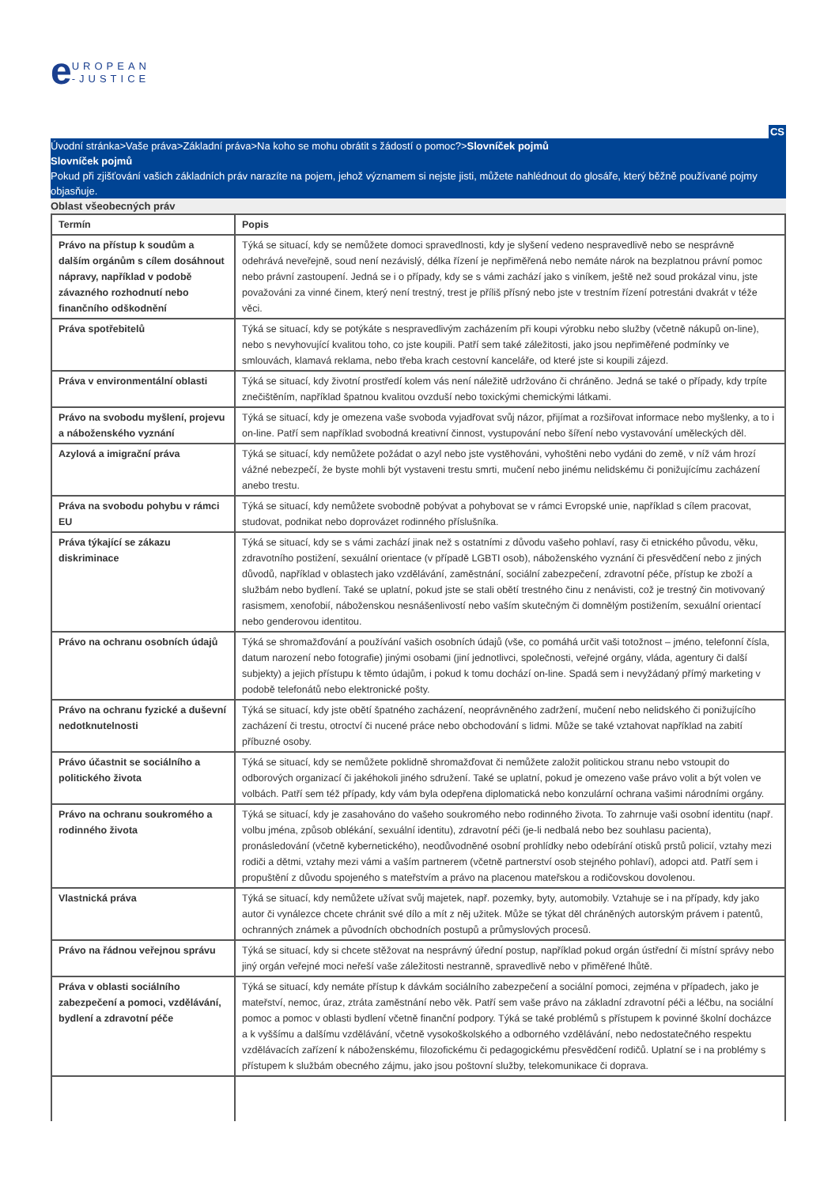eUROPEAN
-JUSTICE
CS
Úvodní stránka>Vaše práva>Základní práva>Na koho se mohu obrátit s žádostí o pomoc?>Slovníček pojmů
Slovníček pojmů
Pokud při zjišťování vašich základních práv narazíte na pojem, jehož významem si nejste jisti, můžete nahlédnout do glosáře, který běžně používané pojmy objasňuje.
Oblast všeobecných práv
| Termín | Popis |
| --- | --- |
| Právo na přístup k soudům a dalším orgánům s cílem dosáhnout nápravy, například v podobě závazného rozhodnutí nebo finančního odškodnění | Týká se situací, kdy se nemůžete domoci spravedlnosti, kdy je slyšení vedeno nespravedlivě nebo se nesprávně odehrává neveřejně, soud není nezávislý, délka řízení je nepřiměřená nebo nemáte nárok na bezplatnou právní pomoc nebo právní zastoupení. Jedná se i o případy, kdy se s vámi zachází jako s viníkem, ještě než soud prokázal vinu, jste považováni za vinné činem, který není trestný, trest je příliš přísný nebo jste v trestním řízení potrestáni dvakrát v téže věci. |
| Práva spotřebitelů | Týká se situací, kdy se potýkáte s nespravedlivým zacházením při koupi výrobku nebo služby (včetně nákupů on-line), nebo s nevyhovující kvalitou toho, co jste koupili. Patří sem také záležitosti, jako jsou nepřiměřené podmínky ve smlouvách, klamavá reklama, nebo třeba krach cestovní kanceláře, od které jste si koupili zájezd. |
| Práva v environmentální oblasti | Týká se situací, kdy životní prostředí kolem vás není náležitě udržováno či chráněno. Jedná se také o případy, kdy trpíte znečištěním, například špatnou kvalitou ovzduší nebo toxickými chemickými látkami. |
| Právo na svobodu myšlení, projevu a náboženského vyznání | Týká se situací, kdy je omezena vaše svoboda vyjadřovat svůj názor, přijímat a rozšiřovat informace nebo myšlenky, a to i on-line. Patří sem například svobodná kreativní činnost, vystupování nebo šíření nebo vystavování uměleckých děl. |
| Azylová a imigrační práva | Týká se situací, kdy nemůžete požádat o azyl nebo jste vystěhováni, vyhoštěni nebo vydáni do země, v níž vám hrozí vážné nebezpečí, že byste mohli být vystaveni trestu smrti, mučení nebo jinému nelidskému či ponižujícímu zacházení anebo trestu. |
| Práva na svobodu pohybu v rámci EU | Týká se situací, kdy nemůžete svobodně pobývat a pohybovat se v rámci Evropské unie, například s cílem pracovat, studovat, podnikat nebo doprovázet rodinného příslušníka. |
| Práva týkající se zákazu diskriminace | Týká se situací, kdy se s vámi zachází jinak než s ostatními z důvodu vašeho pohlaví, rasy či etnického původu, věku, zdravotního postižení, sexuální orientace (v případě LGBTI osob), náboženského vyznání či přesvědčení nebo z jiných důvodů, například v oblastech jako vzdělávání, zaměstnání, sociální zabezpečení, zdravotní péče, přístup ke zboží a službám nebo bydlení. Také se uplatní, pokud jste se stali obětí trestného činu z nenávisti, což je trestný čin motivovaný rasismem, xenofobií, náboženskou nesnášenlivostí nebo vaším skutečným či domnělým postižením, sexuální orientací nebo genderovou identitou. |
| Právo na ochranu osobních údajů | Týká se shromažďování a používání vašich osobních údajů (vše, co pomáhá určit vaši totožnost – jméno, telefonní čísla, datum narození nebo fotografie) jinými osobami (jiní jednotlivci, společnosti, veřejné orgány, vláda, agentury či další subjekty) a jejich přístupu k těmto údajům, i pokud k tomu dochází on-line. Spadá sem i nevyžádaný přímý marketing v podobě telefonátů nebo elektronické pošty. |
| Právo na ochranu fyzické a duševní nedotknutelnosti | Týká se situací, kdy jste obětí špatného zacházení, neoprávněného zadržení, mučení nebo nelidského či ponižujícího zacházení či trestu, otroctví či nucené práce nebo obchodování s lidmi. Může se také vztahovat například na zabití příbuzné osoby. |
| Právo účastnit se sociálního a politického života | Týká se situací, kdy se nemůžete poklidně shromažďovat či nemůžete založit politickou stranu nebo vstoupit do odborových organizací či jakéhokoli jiného sdružení. Také se uplatní, pokud je omezeno vaše právo volit a být volen ve volbách. Patří sem též případy, kdy vám byla odepřena diplomatická nebo konzulární ochrana vašimi národními orgány. |
| Právo na ochranu soukromého a rodinného života | Týká se situací, kdy je zasahováno do vašeho soukromého nebo rodinného života. To zahrnuje vaši osobní identitu (např. volbu jména, způsob oblékání, sexuální identitu), zdravotní péči (je-li nedbalá nebo bez souhlasu pacienta), pronásledování (včetně kybernetického), neodůvodněné osobní prohlídky nebo odebírání otisků prstů policií, vztahy mezi rodiči a dětmi, vztahy mezi vámi a vaším partnerem (včetně partnerství osob stejného pohlaví), adopci atd. Patří sem i propuštění z důvodu spojeného s mateřstvím a právo na placenou mateřskou a rodičovskou dovolenou. |
| Vlastnická práva | Týká se situací, kdy nemůžete užívat svůj majetek, např. pozemky, byty, automobily. Vztahuje se i na případy, kdy jako autor či vynálezce chcete chránit své dílo a mít z něj užitek. Může se týkat děl chráněných autorským právem i patentů, ochranných známek a původních obchodních postupů a průmyslových procesů. |
| Právo na řádnou veřejnou správu | Týká se situací, kdy si chcete stěžovat na nesprávný úřední postup, například pokud orgán ústřední či místní správy nebo jiný orgán veřejné moci neřeší vaše záležitosti nestranně, spravedlivě nebo v přiměřené lhůtě. |
| Práva v oblasti sociálního zabezpečení a pomoci, vzdělávání, bydlení a zdravotní péče | Týká se situací, kdy nemáte přístup k dávkám sociálního zabezpečení a sociální pomoci, zejména v případech, jako je mateřství, nemoc, úraz, ztráta zaměstnání nebo věk. Patří sem vaše právo na základní zdravotní péči a léčbu, na sociální pomoc a pomoc v oblasti bydlení včetně finanční podpory. Týká se také problémů s přístupem k povinné školní docházce a k vyššímu a dalšímu vzdělávání, včetně vysokoškolského a odborného vzdělávání, nebo nedostatečného respektu vzdělávacích zařízení k náboženskému, filozofickému či pedagogickému přesvědčení rodičů. Uplatní se i na problémy s přístupem k službám obecného zájmu, jako jsou poštovní služby, telekomunikace či doprava. |